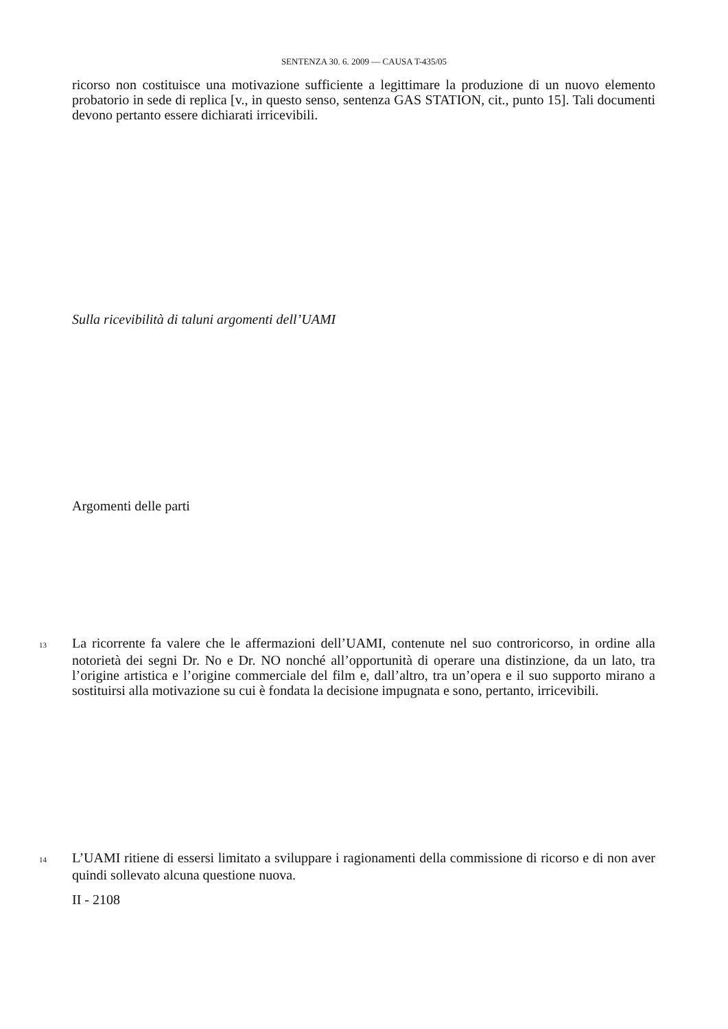SENTENZA 30. 6. 2009 — CAUSA T-435/05
ricorso non costituisce una motivazione sufficiente a legittimare la produzione di un nuovo elemento probatorio in sede di replica [v., in questo senso, sentenza GAS STATION, cit., punto 15]. Tali documenti devono pertanto essere dichiarati irricevibili.
Sulla ricevibilità di taluni argomenti dell’UAMI
Argomenti delle parti
13 La ricorrente fa valere che le affermazioni dell’UAMI, contenute nel suo controricorso, in ordine alla notorietà dei segni Dr. No e Dr. NO nonché all’opportunità di operare una distinzione, da un lato, tra l’origine artistica e l’origine commerciale del film e, dall’altro, tra un’opera e il suo supporto mirano a sostituirsi alla motivazione su cui è fondata la decisione impugnata e sono, pertanto, irricevibili.
14 L’UAMI ritiene di essersi limitato a sviluppare i ragionamenti della commissione di ricorso e di non aver quindi sollevato alcuna questione nuova.
II - 2108